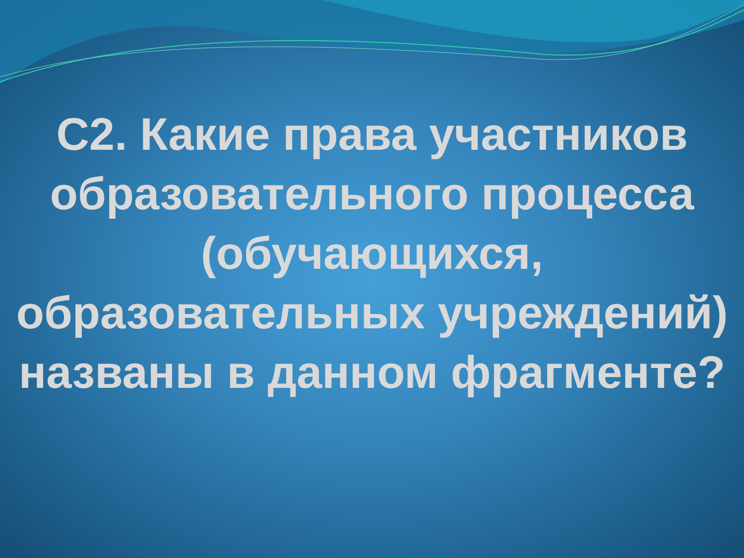С2. Какие права участников образовательного процесса (обучающихся, образовательных учреждений) названы в данном фрагменте?